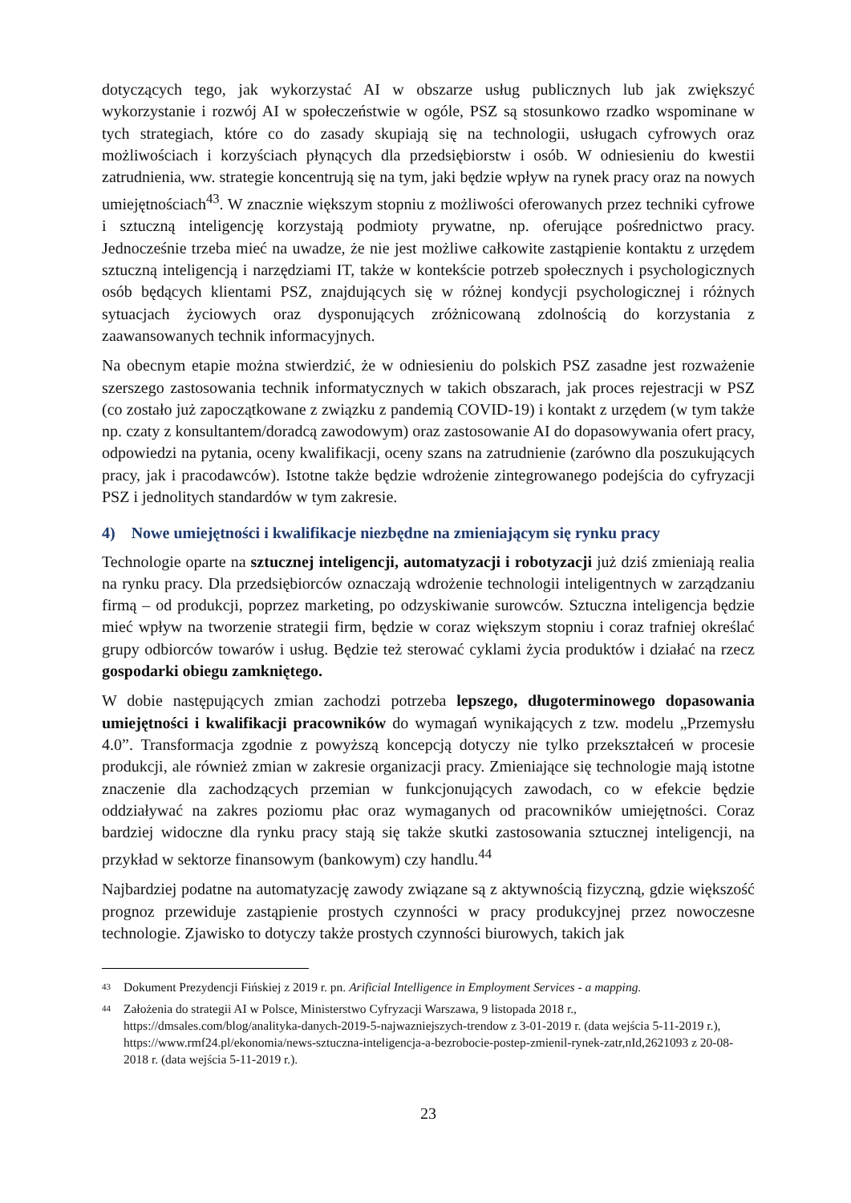dotyczących tego, jak wykorzystać AI w obszarze usług publicznych lub jak zwiększyć wykorzystanie i rozwój AI w społeczeństwie w ogóle, PSZ są stosunkowo rzadko wspominane w tych strategiach, które co do zasady skupiają się na technologii, usługach cyfrowych oraz możliwościach i korzyściach płynących dla przedsiębiorstw i osób. W odniesieniu do kwestii zatrudnienia, ww. strategie koncentrują się na tym, jaki będzie wpływ na rynek pracy oraz na nowych umiejętnościach<sup>43</sup>. W znacznie większym stopniu z możliwości oferowanych przez techniki cyfrowe i sztuczną inteligencję korzystają podmioty prywatne, np. oferujące pośrednictwo pracy. Jednocześnie trzeba mieć na uwadze, że nie jest możliwe całkowite zastąpienie kontaktu z urzędem sztuczną inteligencją i narzędziami IT, także w kontekście potrzeb społecznych i psychologicznych osób będących klientami PSZ, znajdujących się w różnej kondycji psychologicznej i różnych sytuacjach życiowych oraz dysponujących zróżnicowaną zdolnością do korzystania z zaawansowanych technik informacyjnych.
Na obecnym etapie można stwierdzić, że w odniesieniu do polskich PSZ zasadne jest rozważenie szerszego zastosowania technik informatycznych w takich obszarach, jak proces rejestracji w PSZ (co zostało już zapoczątkowane z związku z pandemią COVID-19) i kontakt z urzędem (w tym także np. czaty z konsultantem/doradcą zawodowym) oraz zastosowanie AI do dopasowywania ofert pracy, odpowiedzi na pytania, oceny kwalifikacji, oceny szans na zatrudnienie (zarówno dla poszukujących pracy, jak i pracodawców). Istotne także będzie wdrożenie zintegrowanego podejścia do cyfryzacji PSZ i jednolitych standardów w tym zakresie.
4) Nowe umiejętności i kwalifikacje niezbędne na zmieniającym się rynku pracy
Technologie oparte na sztucznej inteligencji, automatyzacji i robotyzacji już dziś zmieniają realia na rynku pracy. Dla przedsiębiorców oznaczają wdrożenie technologii inteligentnych w zarządzaniu firmą – od produkcji, poprzez marketing, po odzyskiwanie surowców. Sztuczna inteligencja będzie mieć wpływ na tworzenie strategii firm, będzie w coraz większym stopniu i coraz trafniej określać grupy odbiorców towarów i usług. Będzie też sterować cyklami życia produktów i działać na rzecz gospodarki obiegu zamkniętego.
W dobie następujących zmian zachodzi potrzeba lepszego, długoterminowego dopasowania umiejętności i kwalifikacji pracowników do wymagań wynikających z tzw. modelu „Przemysłu 4.0”. Transformacja zgodnie z powyższą koncepcją dotyczy nie tylko przekształceń w procesie produkcji, ale również zmian w zakresie organizacji pracy. Zmieniające się technologie mają istotne znaczenie dla zachodzących przemian w funkcjonujących zawodach, co w efekcie będzie oddziaływać na zakres poziomu płac oraz wymaganych od pracowników umiejętności. Coraz bardziej widoczne dla rynku pracy stają się także skutki zastosowania sztucznej inteligencji, na przykład w sektorze finansowym (bankowym) czy handlu.<sup>44</sup>
Najbardziej podatne na automatyzację zawody związane są z aktywnością fizyczną, gdzie większość prognoz przewiduje zastąpienie prostych czynności w pracy produkcyjnej przez nowoczesne technologie. Zjawisko to dotyczy także prostych czynności biurowych, takich jak
<sup>43</sup> Dokument Prezydencji Fińskiej z 2019 r. pn. Arificial Intelligence in Employment Services - a mapping.
<sup>44</sup> Założenia do strategii AI w Polsce, Ministerstwo Cyfryzacji Warszawa, 9 listopada 2018 r., https://dmsales.com/blog/analityka-danych-2019-5-najwazniejszych-trendow z 3-01-2019 r. (data wejścia 5-11-2019 r.), https://www.rmf24.pl/ekonomia/news-sztuczna-inteligencja-a-bezrobocie-postep-zmienil-rynek-zatr,nId,2621093 z 20-08-2018 r. (data wejścia 5-11-2019 r.).
23